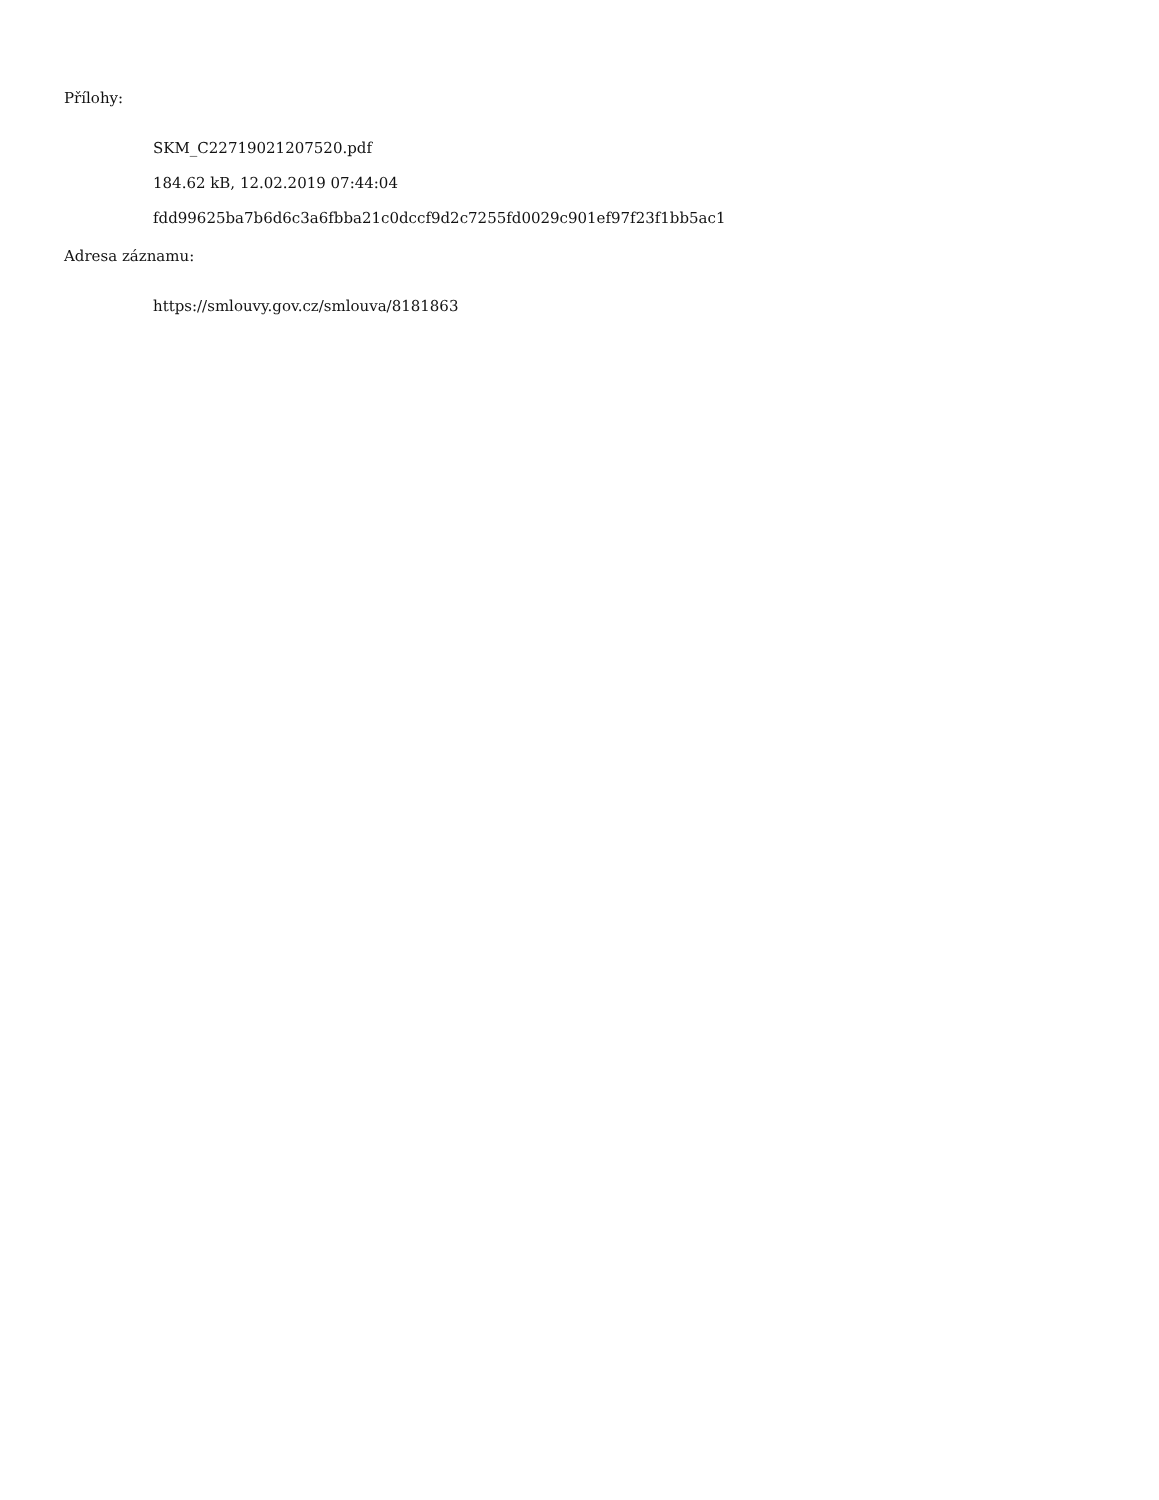Přílohy:
SKM_C22719021207520.pdf
184.62 kB, 12.02.2019 07:44:04
fdd99625ba7b6d6c3a6fbba21c0dccf9d2c7255fd0029c901ef97f23f1bb5ac1
Adresa záznamu:
https://smlouvy.gov.cz/smlouva/8181863